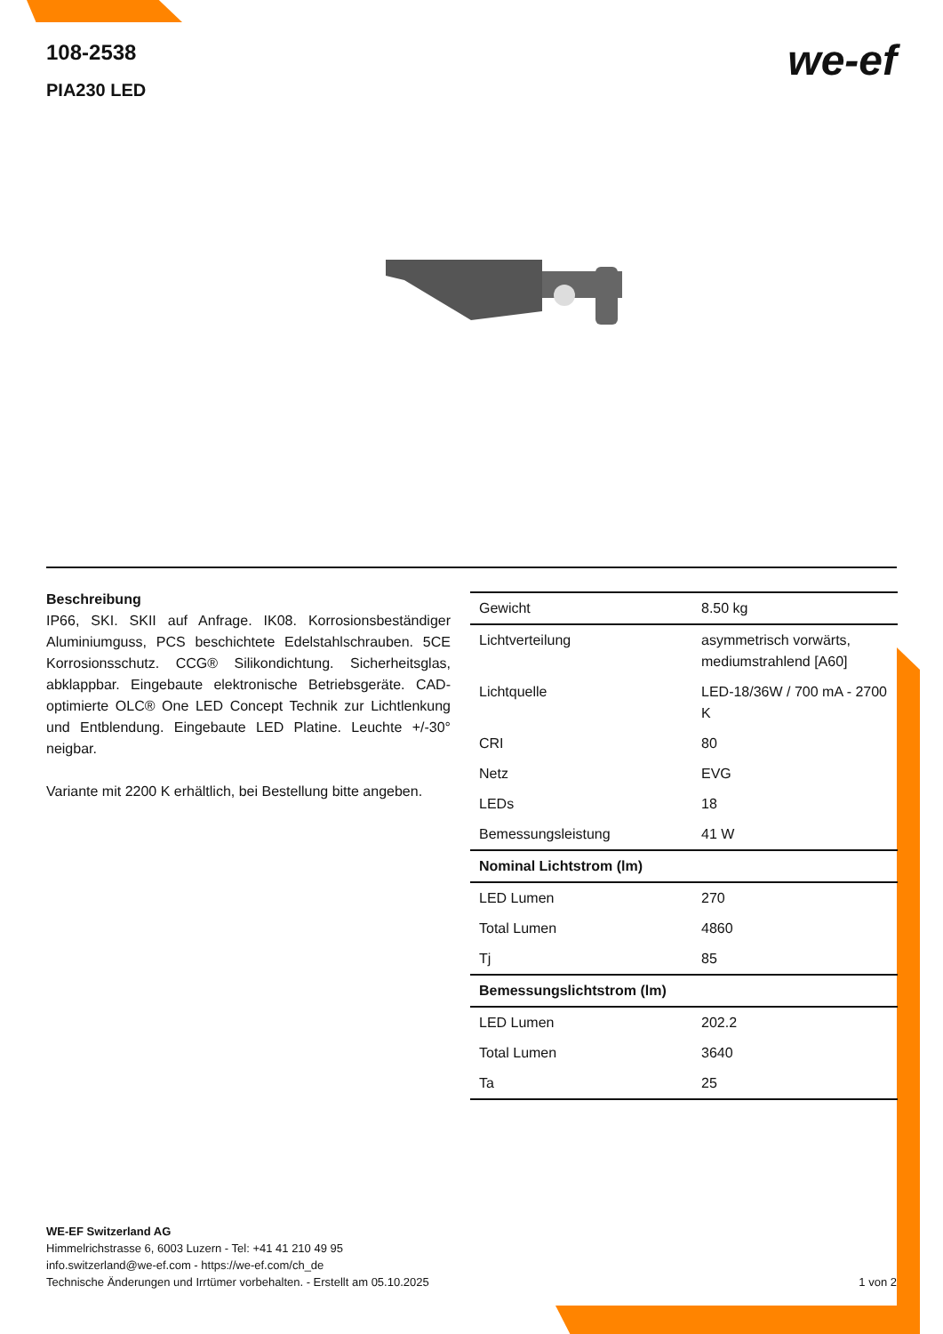108-2538
PIA230 LED
we-ef
Beschreibung
IP66, SKI. SKII auf Anfrage. IK08. Korrosionsbeständiger Aluminiumguss, PCS beschichtete Edelstahlschrauben. 5CE Korrosionsschutz. CCG® Silikondichtung. Sicherheitsglas, abklappbar. Eingebaute elektronische Betriebsgeräte. CAD-optimierte OLC® One LED Concept Technik zur Lichtlenkung und Entblendung. Eingebaute LED Platine. Leuchte +/-30° neigbar.
Variante mit 2200 K erhältlich, bei Bestellung bitte angeben.
| Gewicht | 8.50 kg |
| Lichtverteilung | asymmetrisch vorwärts, mediumstrahlend [A60] |
| Lichtquelle | LED-18/36W / 700 mA - 2700 K |
| CRI | 80 |
| Netz | EVG |
| LEDs | 18 |
| Bemessungsleistung | 41 W |
| Nominal Lichtstrom (lm) | |
| LED Lumen | 270 |
| Total Lumen | 4860 |
| Tj | 85 |
| Bemessungslichtstrom (lm) | |
| LED Lumen | 202.2 |
| Total Lumen | 3640 |
| Ta | 25 |
WE-EF Switzerland AG
Himmelrichstrasse 6, 6003 Luzern - Tel: +41 41 210 49 95
info.switzerland@we-ef.com - https://we-ef.com/ch_de
Technische Änderungen und Irrtümer vorbehalten. - Erstellt am 05.10.2025 1 von 2